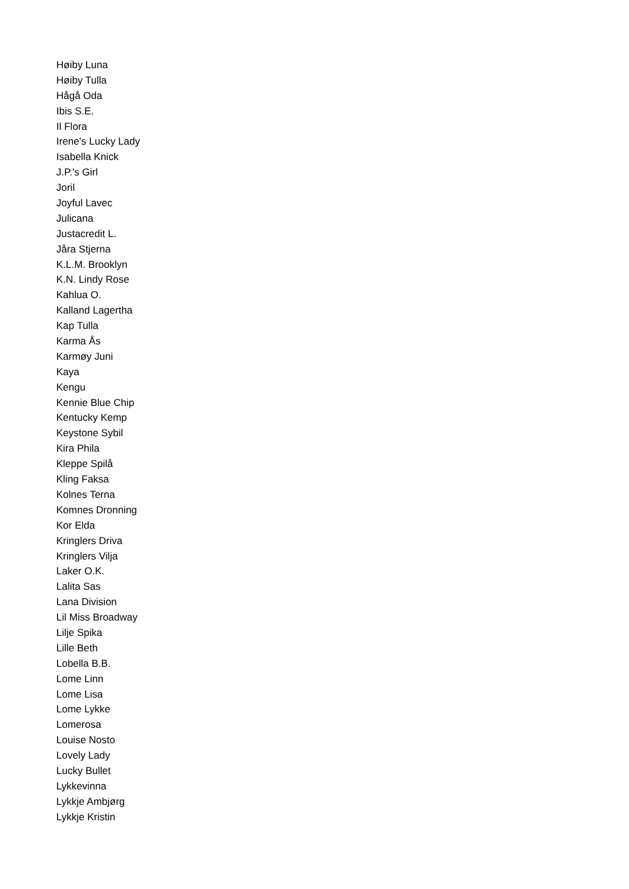Høiby Luna
Høiby Tulla
Hågå Oda
Ibis S.E.
Il Flora
Irene's Lucky Lady
Isabella Knick
J.P.'s Girl
Joril
Joyful Lavec
Julicana
Justacredit L.
Jåra Stjerna
K.L.M. Brooklyn
K.N. Lindy Rose
Kahlua O.
Kalland Lagertha
Kap Tulla
Karma Ås
Karmøy Juni
Kaya
Kengu
Kennie Blue Chip
Kentucky Kemp
Keystone Sybil
Kira Phila
Kleppe Spilå
Kling Faksa
Kolnes Terna
Komnes Dronning
Kor Elda
Kringlers Driva
Kringlers Vilja
Laker O.K.
Lalita Sas
Lana Division
Lil Miss Broadway
Lilje Spika
Lille Beth
Lobella B.B.
Lome Linn
Lome Lisa
Lome Lykke
Lomerosa
Louise Nosto
Lovely Lady
Lucky Bullet
Lykkevinna
Lykkje Ambjørg
Lykkje Kristin